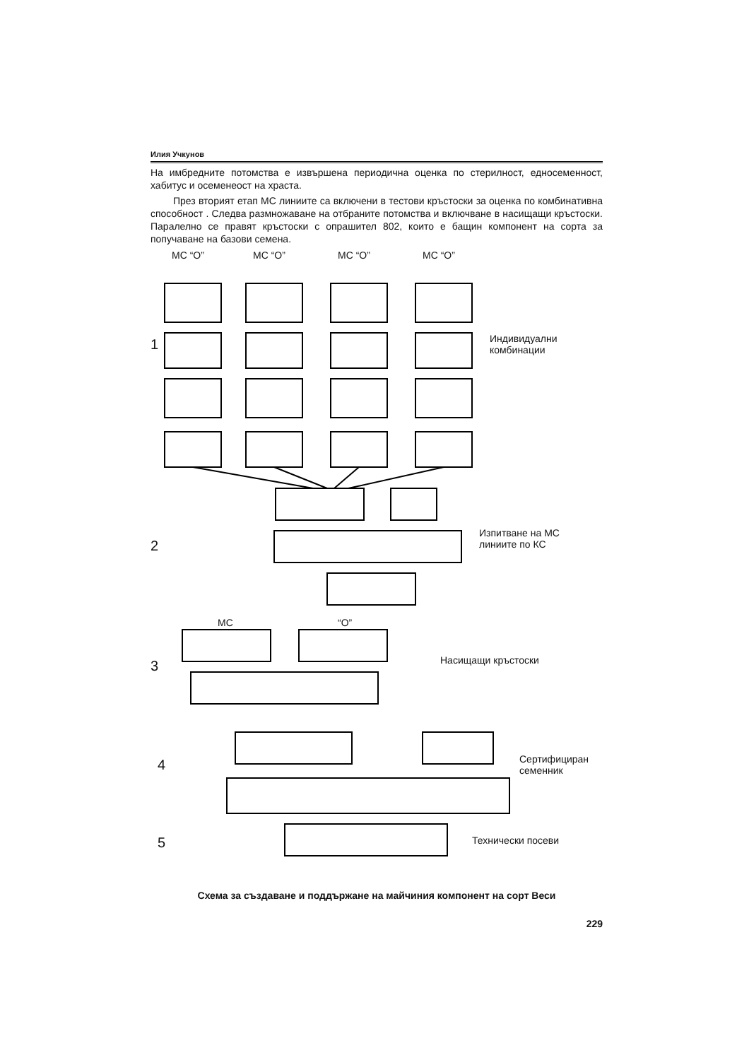Илия Учкунов
На имбредните потомства е извършена периодична оценка по стерилност, едносеменност, хабитус и осеменеост на храста.
През вторият етап МС линиите са включени в тестови кръстоски за оценка по комбинативна способност . Следва размножаване на отбраните потомства и включване в насищащи кръстоски. Паралелно се правят кръстоски с опрашител 802, които е бащин компонент на сорта за попучаване на базови семена.
МС “О” МС “О” МС “О” МС “О”
1
Индивидуални
комбинации
2
Изпитване на МС
линиите по КС
МС “О”
3 Насищащи кръстоски
4
Сертифициран
семенник
5 Технически посеви
Схема за създаване и поддържане на майчиния компонент на сорт Веси
229